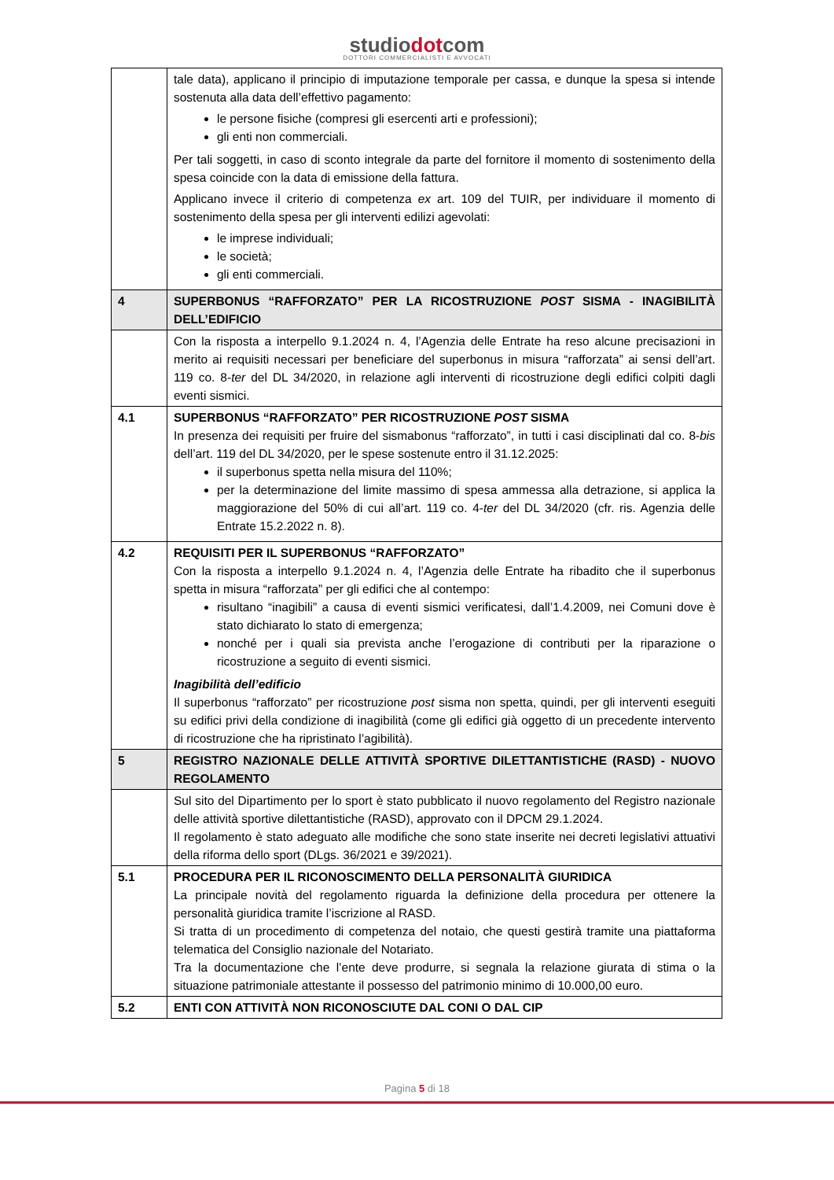studiodotcom
DOTTORI COMMERCIALISTI E AVVOCATI
| | tale data), applicano il principio di imputazione temporale per cassa, e dunque la spesa si intende sostenuta alla data dell’effettivo pagamento: le persone fisiche (compresi gli esercenti arti e professioni); gli enti non commerciali. Per tali soggetti, in caso di sconto integrale da parte del fornitore il momento di sostenimento della spesa coincide con la data di emissione della fattura. Applicano invece il criterio di competenza ex art. 109 del TUIR, per individuare il momento di sostenimento della spesa per gli interventi edilizi agevolati: le imprese individuali; le società; gli enti commerciali. |
| 4 | SUPERBONUS “RAFFORZATO” PER LA RICOSTRUZIONE POST SISMA - INAGIBILITÀ DELL’EDIFICIO |
| | Con la risposta a interpello 9.1.2024 n. 4, l’Agenzia delle Entrate ha reso alcune precisazioni in merito ai requisiti necessari per beneficiare del superbonus in misura “rafforzata” ai sensi dell’art. 119 co. 8- ter del DL 34/2020, in relazione agli interventi di ricostruzione degli edifici colpiti dagli eventi sismici. |
| 4.1 | SUPERBONUS “RAFFORZATO” PER RICOSTRUZIONE POST SISMA In presenza dei requisiti per fruire del sismabonus “rafforzato”, in tutti i casi disciplinati dal co. 8- bis dell’art. 119 del DL 34/2020, per le spese sostenute entro il 31.12.2025: il superbonus spetta nella misura del 110%; per la determinazione del limite massimo di spesa ammessa alla detrazione, si applica la maggiorazione del 50% di cui all’art. 119 co. 4- ter del DL 34/2020 (cfr. ris. Agenzia delle Entrate 15.2.2022 n. 8). |
| 4.2 | REQUISITI PER IL SUPERBONUS “RAFFORZATO” Con la risposta a interpello 9.1.2024 n. 4, l’Agenzia delle Entrate ha ribadito che il superbonus spetta in misura “rafforzata” per gli edifici che al contempo: risultano “inagibili” a causa di eventi sismici verificatesi, dall’1.4.2009, nei Comuni dove è stato dichiarato lo stato di emergenza; nonché per i quali sia prevista anche l’erogazione di contributi per la riparazione o ricostruzione a seguito di eventi sismici. Inagibilità dell’edificio Il superbonus “rafforzato” per ricostruzione post sisma non spetta, quindi, per gli interventi eseguiti su edifici privi della condizione di inagibilità (come gli edifici già oggetto di un precedente intervento di ricostruzione che ha ripristinato l’agibilità). |
| 5 | REGISTRO NAZIONALE DELLE ATTIVITÀ SPORTIVE DILETTANTISTICHE (RASD) - NUOVO REGOLAMENTO |
| | Sul sito del Dipartimento per lo sport è stato pubblicato il nuovo regolamento del Registro nazionale delle attività sportive dilettantistiche (RASD), approvato con il DPCM 29.1.2024. Il regolamento è stato adeguato alle modifiche che sono state inserite nei decreti legislativi attuativi della riforma dello sport (DLgs. 36/2021 e 39/2021). |
| 5.1 | PROCEDURA PER IL RICONOSCIMENTO DELLA PERSONALITÀ GIURIDICA La principale novità del regolamento riguarda la definizione della procedura per ottenere la personalità giuridica tramite l’iscrizione al RASD. Si tratta di un procedimento di competenza del notaio, che questi gestirà tramite una piattaforma telematica del Consiglio nazionale del Notariato. Tra la documentazione che l’ente deve produrre, si segnala la relazione giurata di stima o la situazione patrimoniale attestante il possesso del patrimonio minimo di 10.000,00 euro. |
| 5.2 | ENTI CON ATTIVITÀ NON RICONOSCIUTE DAL CONI O DAL CIP |
Pagina 5 di 18